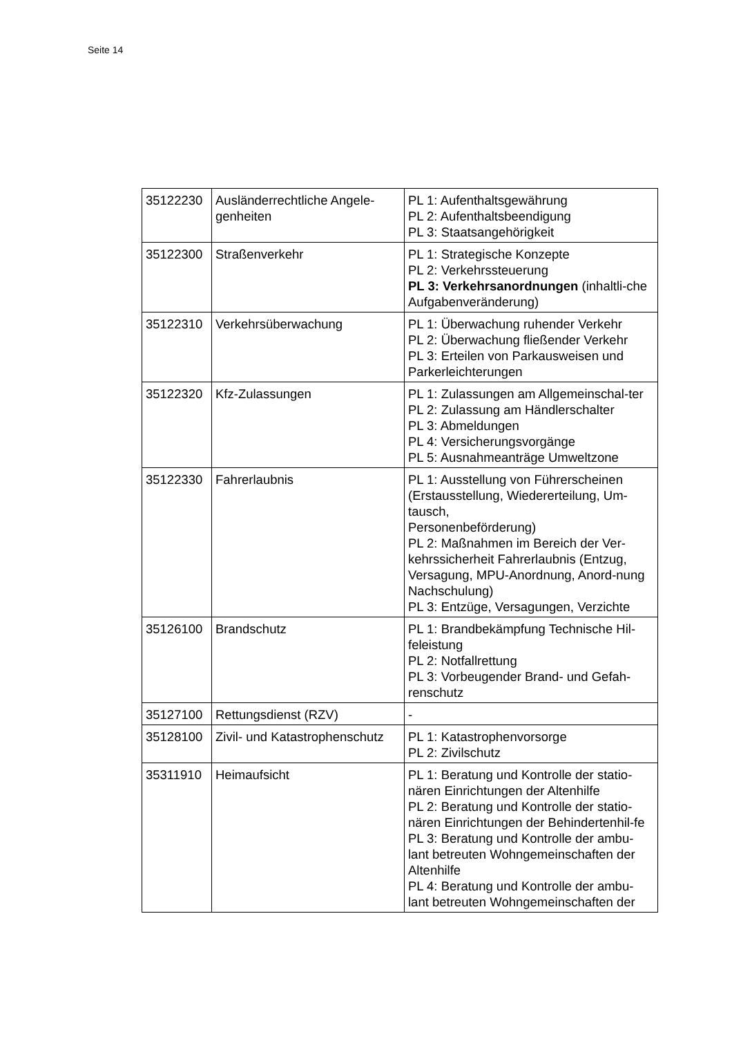Seite 14
| 35122230 | Ausländerrechtliche Angele-genheiten | PL 1: Aufenthaltsgewährung PL 2: Aufenthaltsbeendigung PL 3: Staatsangehörigkeit |
| 35122300 | Straßenverkehr | PL 1: Strategische Konzepte PL 2: Verkehrssteuerung PL 3: Verkehrsanordnungen (inhaltli-che Aufgabenveränderung) |
| 35122310 | Verkehrsüberwachung | PL 1: Überwachung ruhender Verkehr PL 2: Überwachung fließender Verkehr PL 3: Erteilen von Parkausweisen und Parkerleichterungen |
| 35122320 | Kfz-Zulassungen | PL 1: Zulassungen am Allgemeinschal-ter PL 2: Zulassung am Händlerschalter PL 3: Abmeldungen PL 4: Versicherungsvorgänge PL 5: Ausnahmeanträge Umweltzone |
| 35122330 | Fahrerlaubnis | PL 1: Ausstellung von Führerscheinen (Erstausstellung, Wiedererteilung, Um-tausch, Personenbeförderung) PL 2: Maßnahmen im Bereich der Ver-kehrssicherheit Fahrerlaubnis (Entzug, Versagung, MPU-Anordnung, Anord-nung Nachschulung) PL 3: Entzüge, Versagungen, Verzichte |
| 35126100 | Brandschutz | PL 1: Brandbekämpfung Technische Hil-feleistung PL 2: Notfallrettung PL 3: Vorbeugender Brand- und Gefah-renschutz |
| 35127100 | Rettungsdienst (RZV) | - |
| 35128100 | Zivil- und Katastrophenschutz | PL 1: Katastrophenvorsorge PL 2: Zivilschutz |
| 35311910 | Heimaufsicht | PL 1: Beratung und Kontrolle der statio-nären Einrichtungen der Altenhilfe PL 2: Beratung und Kontrolle der statio-nären Einrichtungen der Behindertenhil-fe PL 3: Beratung und Kontrolle der ambu-lant betreuten Wohngemeinschaften der Altenhilfe PL 4: Beratung und Kontrolle der ambu-lant betreuten Wohngemeinschaften der |